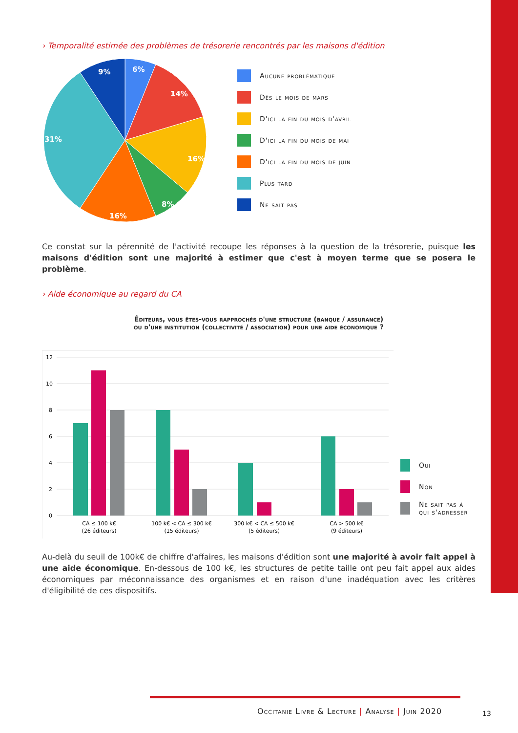› Temporalité estimée des problèmes de trésorerie rencontrés par les maisons d'édition
6%
14%
16%
8%
16%
31%
9%
Aucune problématique
Dès le mois de mars
D'ici la fin du mois d'avril
D'ici la fin du mois de mai
D'ici la fin du mois de juin
Plus tard
Ne sait pas
Ce constat sur la pérennité de l'activité recoupe les réponses à la question de la trésorerie, puisque les maisons d'édition sont une majorité à estimer que c'est à moyen terme que se posera le problème.
› Aide économique au regard du CA
Éditeurs, vous êtes-vous rapprochés d'une structure (banque / assurance)
ou d'une institution (collectivité / association) pour une aide économique ?
12
10
8
6
4
2
0
CA ≤ 100 k€
(26 éditeurs)
100 k€ < CA ≤ 300 k€
(15 éditeurs)
300 k€ < CA ≤ 500 k€
(5 éditeurs)
CA > 500 k€
(9 éditeurs)
Oui
Non
Ne sait pas à
qui s'adresser
Au-delà du seuil de 100k€ de chiffre d'affaires, les maisons d'édition sont une majorité à avoir fait appel à une aide économique. En-dessous de 100 k€, les structures de petite taille ont peu fait appel aux aides économiques par méconnaissance des organismes et en raison d'une inadéquation avec les critères d'éligibilité de ces dispositifs.
Occitanie Livre & Lecture | Analyse | Juin 2020
13